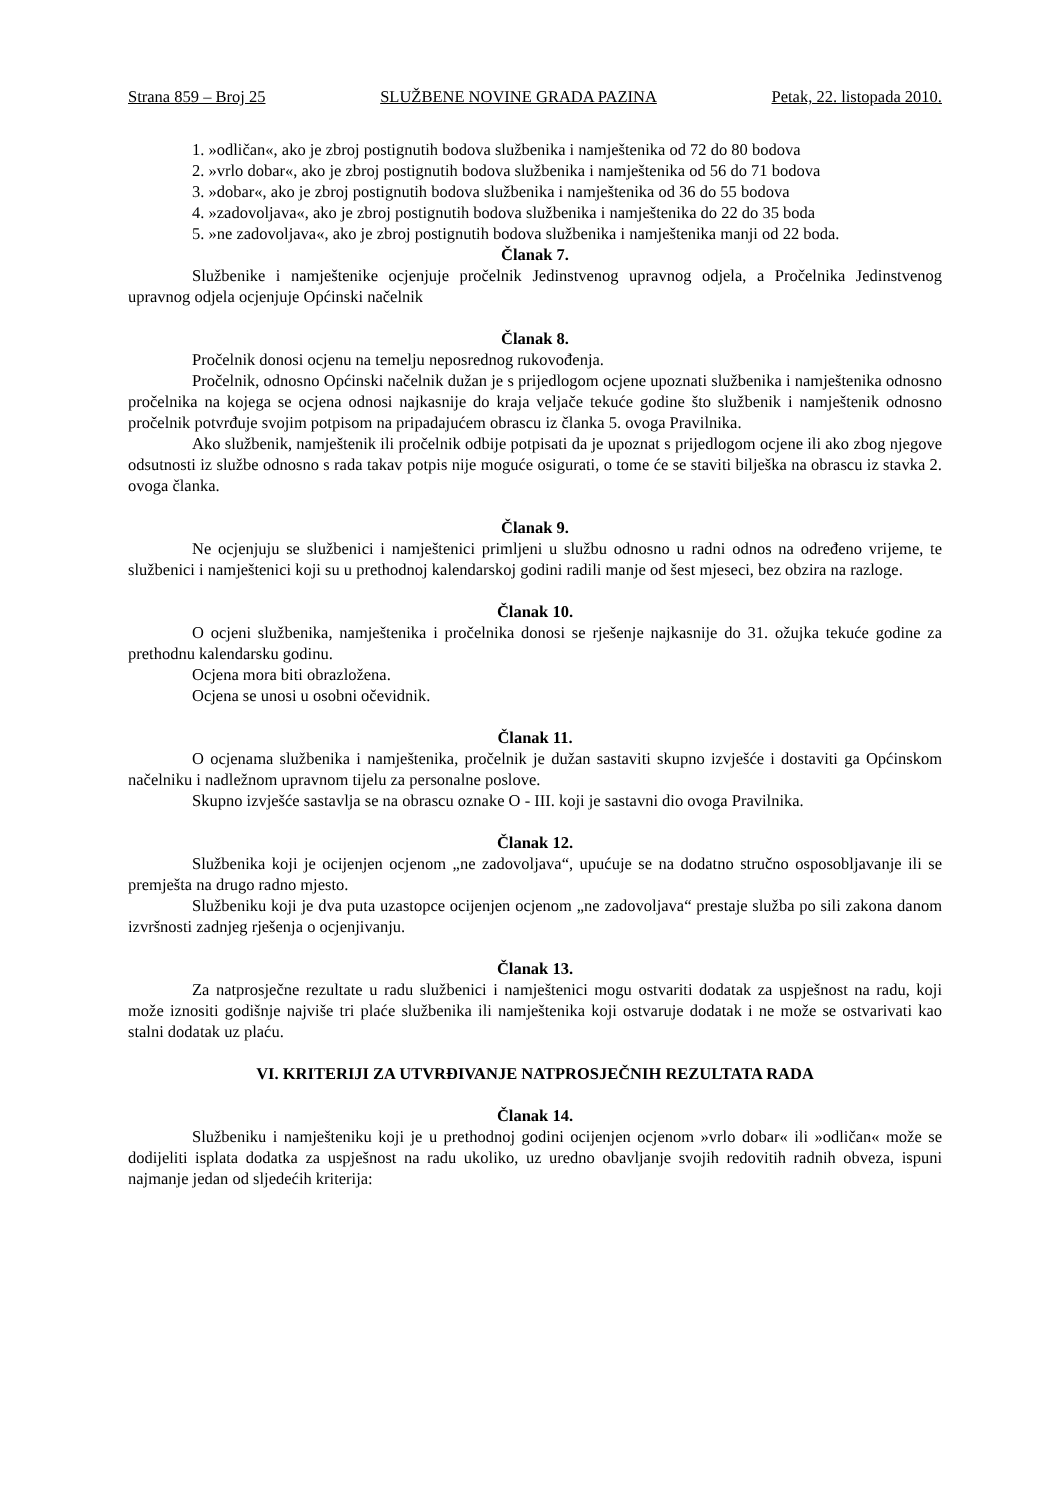Strana 859 – Broj 25 SLUŽBENE NOVINE GRADA PAZINA Petak, 22. listopada 2010.
1. »odličan«, ako je zbroj postignutih bodova službenika i namještenika od 72 do 80 bodova
2. »vrlo dobar«, ako je zbroj postignutih bodova službenika i namještenika od 56 do 71 bodova
3. »dobar«, ako je zbroj postignutih bodova službenika i namještenika od 36 do 55 bodova
4. »zadovoljava«, ako je zbroj postignutih bodova službenika i namještenika do 22 do 35 boda
5. »ne zadovoljava«, ako je zbroj postignutih bodova službenika i namještenika manji od 22 boda.
Članak 7.
Službenike i namještenike ocjenjuje pročelnik Jedinstvenog upravnog odjela, a Pročelnika Jedinstvenog upravnog odjela ocjenjuje Općinski načelnik
Članak 8.
Pročelnik donosi ocjenu na temelju neposrednog rukovođenja.
Pročelnik, odnosno Općinski načelnik dužan je s prijedlogom ocjene upoznati službenika i namještenika odnosno pročelnika na kojega se ocjena odnosi najkasnije do kraja veljače tekuće godine što službenik i namještenik odnosno pročelnik potvrđuje svojim potpisom na pripadajućem obrascu iz članka 5. ovoga Pravilnika.
Ako službenik, namještenik ili pročelnik odbije potpisati da je upoznat s prijedlogom ocjene ili ako zbog njegove odsutnosti iz službe odnosno s rada takav potpis nije moguće osigurati, o tome će se staviti bilješka na obrascu iz stavka 2. ovoga članka.
Članak 9.
Ne ocjenjuju se službenici i namještenici primljeni u službu odnosno u radni odnos na određeno vrijeme, te službenici i namještenici koji su u prethodnoj kalendarskoj godini radili manje od šest mjeseci, bez obzira na razloge.
Članak 10.
O ocjeni službenika, namještenika i pročelnika donosi se rješenje najkasnije do 31. ožujka tekuće godine za prethodnu kalendarsku godinu.
Ocjena mora biti obrazložena.
Ocjena se unosi u osobni očevidnik.
Članak 11.
O ocjenama službenika i namještenika, pročelnik je dužan sastaviti skupno izvješće i dostaviti ga Općinskom načelniku i nadležnom upravnom tijelu za personalne poslove.
Skupno izvješće sastavlja se na obrascu oznake O - III. koji je sastavni dio ovoga Pravilnika.
Članak 12.
Službenika koji je ocijenjen ocjenom „ne zadovoljava“, upućuje se na dodatno stručno osposobljavanje ili se premješta na drugo radno mjesto.
Službeniku koji je dva puta uzastopce ocijenjen ocjenom „ne zadovoljava“ prestaje služba po sili zakona danom izvršnosti zadnjeg rješenja o ocjenjivanju.
Članak 13.
Za natprosječne rezultate u radu službenici i namještenici mogu ostvariti dodatak za uspješnost na radu, koji može iznositi godišnje najviše tri plaće službenika ili namještenika koji ostvaruje dodatak i ne može se ostvarivati kao stalni dodatak uz plaću.
VI. KRITERIJI ZA UTVRĐIVANJE NATPROSJEČNIH REZULTATA RADA
Članak 14.
Službeniku i namješteniku koji je u prethodnoj godini ocijenjen ocjenom »vrlo dobar« ili »odličan« može se dodijeliti isplata dodatka za uspješnost na radu ukoliko, uz uredno obavljanje svojih redovitih radnih obveza, ispuni najmanje jedan od sljedećih kriterija: